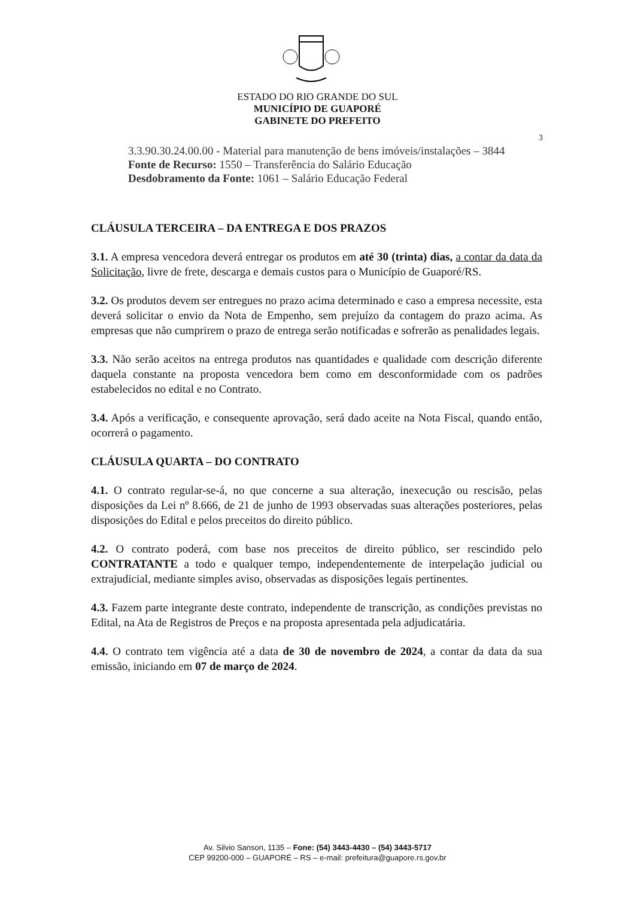ESTADO DO RIO GRANDE DO SUL
MUNICÍPIO DE GUAPORÉ
GABINETE DO PREFEITO
3
3.3.90.30.24.00.00 - Material para manutenção de bens imóveis/instalações – 3844
Fonte de Recurso: 1550 – Transferência do Salário Educação
Desdobramento da Fonte: 1061 – Salário Educação Federal
CLÁUSULA TERCEIRA – DA ENTREGA E DOS PRAZOS
3.1. A empresa vencedora deverá entregar os produtos em até 30 (trinta) dias, a contar da data da Solicitação, livre de frete, descarga e demais custos para o Município de Guaporé/RS.
3.2. Os produtos devem ser entregues no prazo acima determinado e caso a empresa necessite, esta deverá solicitar o envio da Nota de Empenho, sem prejuízo da contagem do prazo acima. As empresas que não cumprirem o prazo de entrega serão notificadas e sofrerão as penalidades legais.
3.3. Não serão aceitos na entrega produtos nas quantidades e qualidade com descrição diferente daquela constante na proposta vencedora bem como em desconformidade com os padrões estabelecidos no edital e no Contrato.
3.4. Após a verificação, e consequente aprovação, será dado aceite na Nota Fiscal, quando então, ocorrerá o pagamento.
CLÁUSULA QUARTA – DO CONTRATO
4.1. O contrato regular-se-á, no que concerne a sua alteração, inexecução ou rescisão, pelas disposições da Lei nº 8.666, de 21 de junho de 1993 observadas suas alterações posteriores, pelas disposições do Edital e pelos preceitos do direito público.
4.2. O contrato poderá, com base nos preceitos de direito público, ser rescindido pelo CONTRATANTE a todo e qualquer tempo, independentemente de interpelação judicial ou extrajudicial, mediante simples aviso, observadas as disposições legais pertinentes.
4.3. Fazem parte integrante deste contrato, independente de transcrição, as condições previstas no Edital, na Ata de Registros de Preços e na proposta apresentada pela adjudicatária.
4.4. O contrato tem vigência até a data de 30 de novembro de 2024, a contar da data da sua emissão, iniciando em 07 de março de 2024.
Av. Silvio Sanson, 1135 – Fone: (54) 3443-4430 – (54) 3443-5717
CEP 99200-000 – GUAPORÉ – RS – e-mail: prefeitura@guapore.rs.gov.br